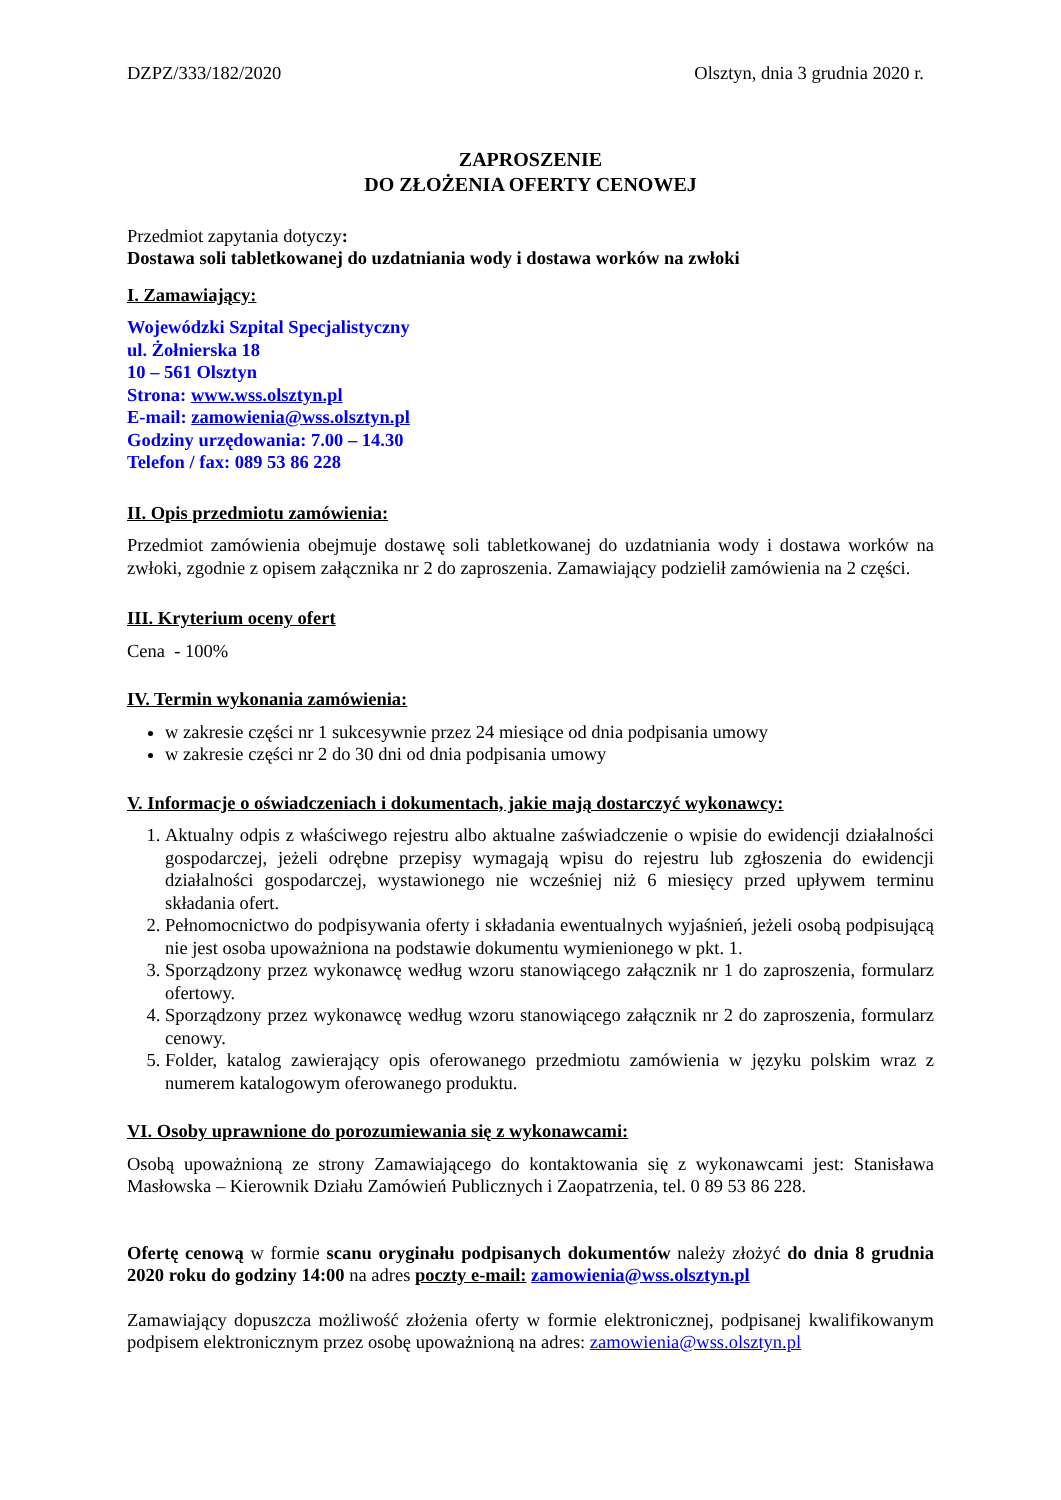DZPZ/333/182/2020 Olsztyn, dnia 3 grudnia 2020 r.
ZAPROSZENIE
DO ZŁOŻENIA OFERTY CENOWEJ
Przedmiot zapytania dotyczy:
Dostawa soli tabletkowanej do uzdatniania wody i dostawa worków na zwłoki
I. Zamawiający:
Wojewódzki Szpital Specjalistyczny
ul. Żołnierska 18
10 – 561 Olsztyn
Strona: www.wss.olsztyn.pl
E-mail: zamowienia@wss.olsztyn.pl
Godziny urzędowania: 7.00 – 14.30
Telefon / fax: 089 53 86 228
II. Opis przedmiotu zamówienia:
Przedmiot zamówienia obejmuje dostawę soli tabletkowanej do uzdatniania wody i dostawa worków na zwłoki, zgodnie z opisem załącznika nr 2 do zaproszenia. Zamawiający podzielił zamówienia na 2 części.
III. Kryterium oceny ofert
Cena - 100%
IV. Termin wykonania zamówienia:
w zakresie części nr 1 sukcesywnie przez 24 miesiące od dnia podpisania umowy
w zakresie części nr 2 do 30 dni od dnia podpisania umowy
V. Informacje o oświadczeniach i dokumentach, jakie mają dostarczyć wykonawcy:
1. Aktualny odpis z właściwego rejestru albo aktualne zaświadczenie o wpisie do ewidencji działalności gospodarczej, jeżeli odrębne przepisy wymagają wpisu do rejestru lub zgłoszenia do ewidencji działalności gospodarczej, wystawionego nie wcześniej niż 6 miesięcy przed upływem terminu składania ofert.
2. Pełnomocnictwo do podpisywania oferty i składania ewentualnych wyjaśnień, jeżeli osobą podpisującą nie jest osoba upoważniona na podstawie dokumentu wymienionego w pkt. 1.
3. Sporządzony przez wykonawcę według wzoru stanowiącego załącznik nr 1 do zaproszenia, formularz ofertowy.
4. Sporządzony przez wykonawcę według wzoru stanowiącego załącznik nr 2 do zaproszenia, formularz cenowy.
5. Folder, katalog zawierający opis oferowanego przedmiotu zamówienia w języku polskim wraz z numerem katalogowym oferowanego produktu.
VI. Osoby uprawnione do porozumiewania się z wykonawcami:
Osobą upoważnioną ze strony Zamawiającego do kontaktowania się z wykonawcami jest: Stanisława Masłowska – Kierownik Działu Zamówień Publicznych i Zaopatrzenia, tel. 0 89 53 86 228.
Ofertę cenową w formie scanu oryginału podpisanych dokumentów należy złożyć do dnia 8 grudnia 2020 roku do godziny 14:00 na adres poczty e-mail: zamowienia@wss.olsztyn.pl
Zamawiający dopuszcza możliwość złożenia oferty w formie elektronicznej, podpisanej kwalifikowanym podpisem elektronicznym przez osobę upoważnioną na adres: zamowienia@wss.olsztyn.pl